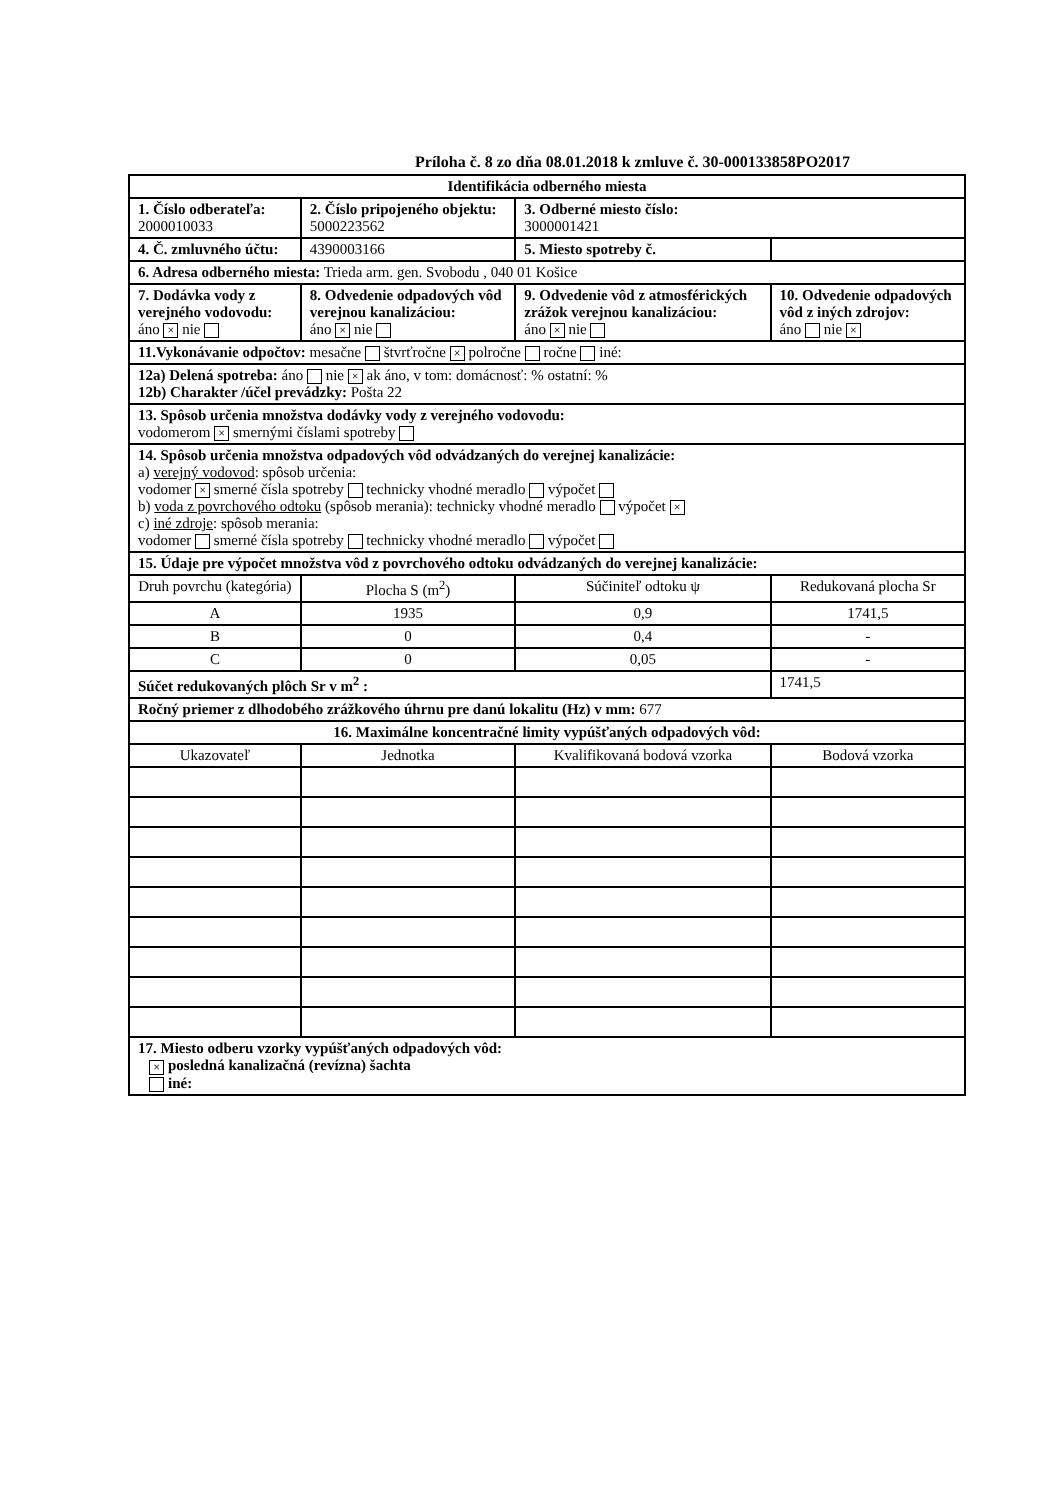Príloha č. 8 zo dňa 08.01.2018 k zmluve č. 30-000133858PO2017
| Identifikácia odberného miesta | | | |
| 1. Číslo odberateľa: 2000010033 | 2. Číslo pripojeného objektu: 5000223562 | 3. Odberné miesto číslo: 3000001421 | |
| 4. Č. zmluvného účtu: | 4390003166 | 5. Miesto spotreby č. | |
| 6. Adresa odberného miesta: Trieda arm. gen. Svobodu , 040 01 Košice | | | |
| 7. Dodávka vody z verejného vodovodu: áno × nie | 8. Odvedenie odpadových vôd verejnou kanalizáciou: áno × nie | 9. Odvedenie vôd z atmosférických zrážok verejnou kanalizáciou: áno × nie | 10. Odvedenie odpadových vôd z iných zdrojov: áno nie × |
| 11.Vykonávanie odpočtov: mesačne štvrťročne × polročne ročne iné: | | | |
| 12a) Delená spotreba: áno nie × ak áno, v tom: domácnosť: % ostatní: % 12b) Charakter /účel prevádzky: Pošta 22 | | | |
| 13. Spôsob určenia množstva dodávky vody z verejného vodovodu: vodomerom × smernými číslami spotreby | | | |
| 14. Spôsob určenia množstva odpadových vôd odvádzaných do verejnej kanalizácie: a) verejný vodovod : spôsob určenia: vodomer × smerné čísla spotreby technicky vhodné meradlo výpočet b) voda z povrchového odtoku (spôsob merania): technicky vhodné meradlo výpočet × c) iné zdroje : spôsob merania: vodomer smerné čísla spotreby technicky vhodné meradlo výpočet | | | |
| 15. Údaje pre výpočet množstva vôd z povrchového odtoku odvádzaných do verejnej kanalizácie: | | | |
| Druh povrchu (kategória) | Plocha S (m<sup>2</sup>) | Súčiniteľ odtoku ψ | Redukovaná plocha Sr |
| A | 1935 | 0,9 | 1741,5 |
| B | 0 | 0,4 | - |
| C | 0 | 0,05 | - |
| Súčet redukovaných plôch Sr v m<sup>2</sup> : | | | 1741,5 |
| Ročný priemer z dlhodobého zrážkového úhrnu pre danú lokalitu (Hz) v mm: 677 | | | |
| 16. Maximálne koncentračné limity vypúšťaných odpadových vôd: | | | |
| Ukazovateľ | Jednotka | Kvalifikovaná bodová vzorka | Bodová vzorka |
| 17. Miesto odberu vzorky vypúšťaných odpadových vôd: × posledná kanalizačná (revízna) šachta iné: | | | |